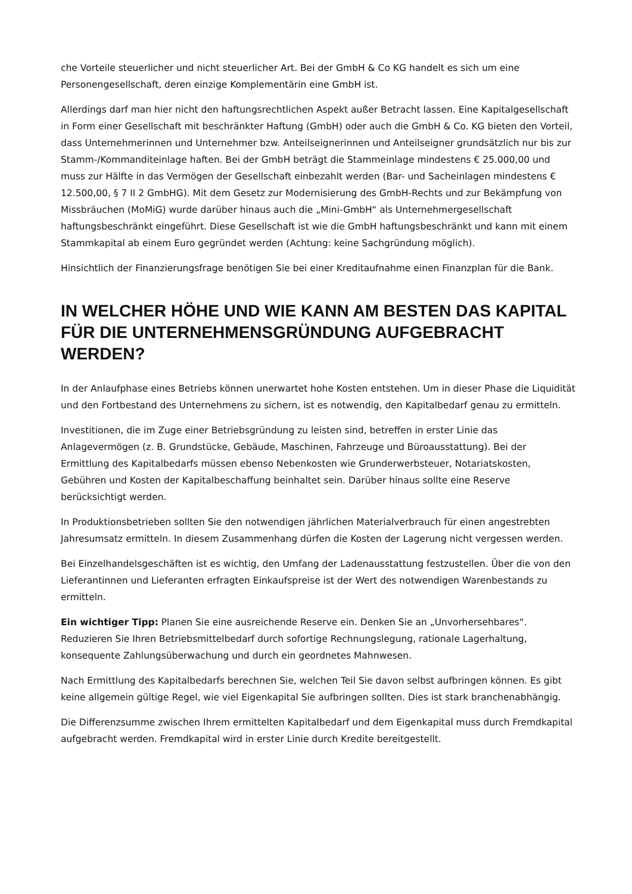che Vorteile steuerlicher und nicht steuerlicher Art. Bei der GmbH & Co KG handelt es sich um eine Personengesellschaft, deren einzige Komplementärin eine GmbH ist.
Allerdings darf man hier nicht den haftungsrechtlichen Aspekt außer Betracht lassen. Eine Kapitalgesellschaft in Form einer Gesellschaft mit beschränkter Haftung (GmbH) oder auch die GmbH & Co. KG bieten den Vorteil, dass Unternehmerinnen und Unternehmer bzw. Anteilseignerinnen und Anteilseigner grundsätzlich nur bis zur Stamm-/Kommanditeinlage haften. Bei der GmbH beträgt die Stammeinlage mindestens € 25.000,00 und muss zur Hälfte in das Vermögen der Gesellschaft einbezahlt werden (Bar- und Sacheinlagen mindestens € 12.500,00, § 7 II 2 GmbHG). Mit dem Gesetz zur Modernisierung des GmbH-Rechts und zur Bekämpfung von Missbräuchen (MoMiG) wurde darüber hinaus auch die „Mini-GmbH“ als Unternehmergesellschaft haftungsbeschränkt eingeführt. Diese Gesellschaft ist wie die GmbH haftungsbeschränkt und kann mit einem Stammkapital ab einem Euro gegründet werden (Achtung: keine Sachgründung möglich).
Hinsichtlich der Finanzierungsfrage benötigen Sie bei einer Kreditaufnahme einen Finanzplan für die Bank.
IN WELCHER HÖHE UND WIE KANN AM BESTEN DAS KAPITAL FÜR DIE UNTERNEHMENSGRÜNDUNG AUFGEBRACHT WERDEN?
In der Anlaufphase eines Betriebs können unerwartet hohe Kosten entstehen. Um in dieser Phase die Liquidität und den Fortbestand des Unternehmens zu sichern, ist es notwendig, den Kapitalbedarf genau zu ermitteln.
Investitionen, die im Zuge einer Betriebsgründung zu leisten sind, betreffen in erster Linie das Anlagevermögen (z. B. Grundstücke, Gebäude, Maschinen, Fahrzeuge und Büroausstattung). Bei der Ermittlung des Kapitalbedarfs müssen ebenso Nebenkosten wie Grunderwerbsteuer, Notariatskosten, Gebühren und Kosten der Kapitalbeschaffung beinhaltet sein. Darüber hinaus sollte eine Reserve berücksichtigt werden.
In Produktionsbetrieben sollten Sie den notwendigen jährlichen Materialverbrauch für einen angestrebten Jahresumsatz ermitteln. In diesem Zusammenhang dürfen die Kosten der Lagerung nicht vergessen werden.
Bei Einzelhandelsgeschäften ist es wichtig, den Umfang der Ladenausstattung festzustellen. Über die von den Lieferantinnen und Lieferanten erfragten Einkaufspreise ist der Wert des notwendigen Warenbestands zu ermitteln.
Ein wichtiger Tipp: Planen Sie eine ausreichende Reserve ein. Denken Sie an „Unvorhersehbares“. Reduzieren Sie Ihren Betriebsmittelbedarf durch sofortige Rechnungslegung, rationale Lagerhaltung, konsequente Zahlungsüberwachung und durch ein geordnetes Mahnwesen.
Nach Ermittlung des Kapitalbedarfs berechnen Sie, welchen Teil Sie davon selbst aufbringen können. Es gibt keine allgemein gültige Regel, wie viel Eigenkapital Sie aufbringen sollten. Dies ist stark branchenabhängig.
Die Differenzsumme zwischen Ihrem ermittelten Kapitalbedarf und dem Eigenkapital muss durch Fremdkapital aufgebracht werden. Fremdkapital wird in erster Linie durch Kredite bereitgestellt.